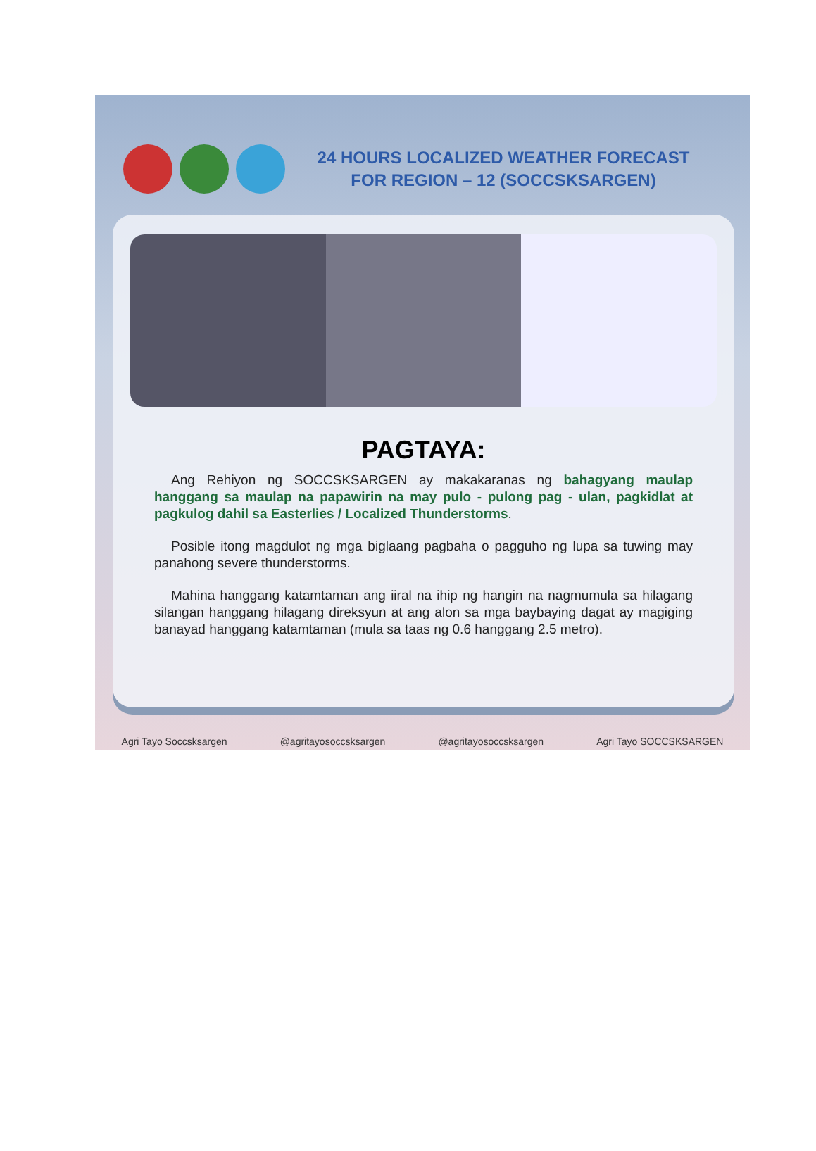24 HOURS LOCALIZED WEATHER FORECAST
FOR REGION – 12 (SOCCSKSARGEN)
PAGTAYA:
Ang Rehiyon ng SOCCSKSARGEN ay makakaranas ng bahagyang maulap hanggang sa maulap na papawirin na may pulo - pulong pag - ulan, pagkidlat at pagkulog dahil sa Easterlies / Localized Thunderstorms.
Posible itong magdulot ng mga biglaang pagbaha o pagguho ng lupa sa tuwing may panahong severe thunderstorms.
Mahina hanggang katamtaman ang iiral na ihip ng hangin na nagmumula sa hilagang silangan hanggang hilagang direksyun at ang alon sa mga baybaying dagat ay magiging banayad hanggang katamtaman (mula sa taas ng 0.6 hanggang 2.5 metro).
Agri Tayo Soccsksargen @agritayosoccsksargen @agritayosoccsksargen Agri Tayo SOCCSKSARGEN